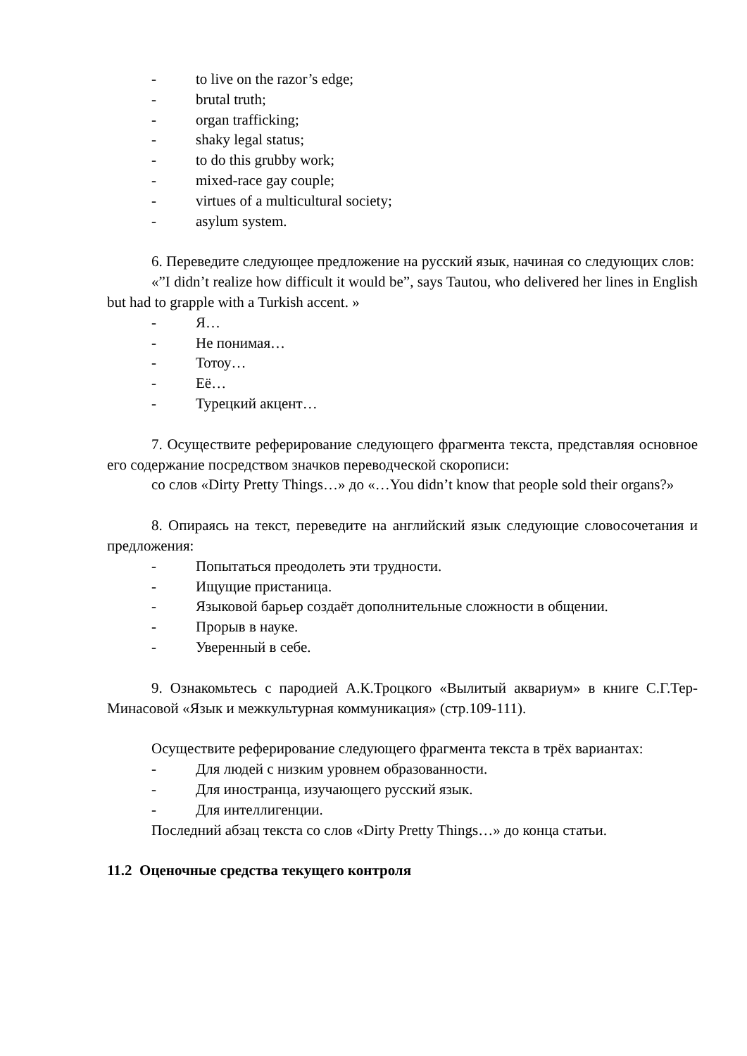- to live on the razor’s edge;
- brutal truth;
- organ trafficking;
- shaky legal status;
- to do this grubby work;
- mixed-race gay couple;
- virtues of a multicultural society;
- asylum system.
6. Переведите следующее предложение на русский язык, начиная со следующих слов:
«”I didn’t realize how difficult it would be”, says Tautou, who delivered her lines in English but had to grapple with a Turkish accent. »
- Я…
- Не понимая…
- Тотоу…
- Её…
- Турецкий акцент…
7. Осуществите реферирование следующего фрагмента текста, представляя основное его содержание посредством значков переводческой скорописи:
со слов «Dirty Pretty Things…» до «…You didn’t know that people sold their organs?»
8. Опираясь на текст, переведите на английский язык следующие словосочетания и предложения:
- Попытаться преодолеть эти трудности.
- Ищущие пристаница.
- Языковой барьер создаёт дополнительные сложности в общении.
- Прорыв в науке.
- Уверенный в себе.
9. Ознакомьтесь с пародией А.К.Троцкого «Вылитый аквариум» в книге С.Г.Тер-Минасовой «Язык и межкультурная коммуникация» (стр.109-111).
Осуществите реферирование следующего фрагмента текста в трёх вариантах:
- Для людей с низким уровнем образованности.
- Для иностранца, изучающего русский язык.
- Для интеллигенции.
Последний абзац текста со слов «Dirty Pretty Things…» до конца статьи.
11.2 Оценочные средства текущего контроля